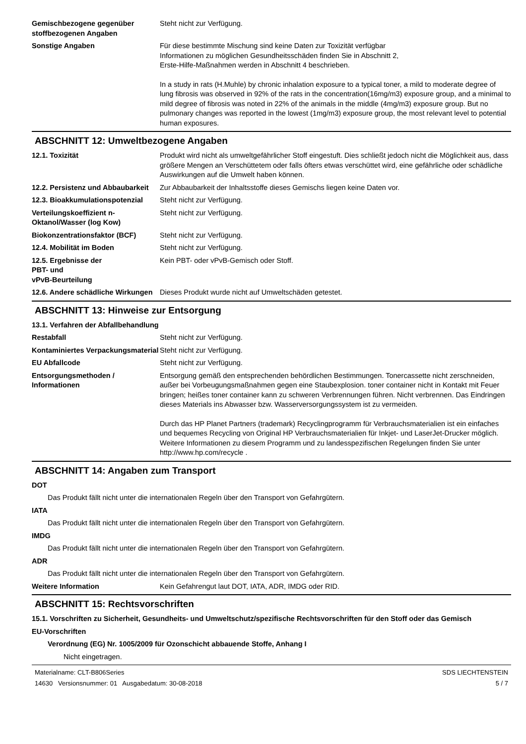Gemischbezogene gegenüber stoffbezogenen Angaben
Steht nicht zur Verfügung.
Sonstige Angaben Für diese bestimmte Mischung sind keine Daten zur Toxizität verfügbar
Informationen zu möglichen Gesundheitsschäden finden Sie in Abschnitt 2,
Erste-Hilfe-Maßnahmen werden in Abschnitt 4 beschrieben.
In a study in rats (H.Muhle) by chronic inhalation exposure to a typical toner, a mild to moderate degree of lung fibrosis was observed in 92% of the rats in the concentration(16mg/m3) exposure group, and a minimal to mild degree of fibrosis was noted in 22% of the animals in the middle (4mg/m3) exposure group. But no pulmonary changes was reported in the lowest (1mg/m3) exposure group, the most relevant level to potential human exposures.
ABSCHNITT 12: Umweltbezogene Angaben
12.1. Toxizität Produkt wird nicht als umweltgefährlicher Stoff eingestuft. Dies schließt jedoch nicht die Möglichkeit aus, dass größere Mengen an Verschüttetem oder falls öfters etwas verschüttet wird, eine gefährliche oder schädliche Auswirkungen auf die Umwelt haben können.
12.2. Persistenz und Abbaubarkeit
Zur Abbaubarkeit der Inhaltsstoffe dieses Gemischs liegen keine Daten vor.
12.3. Bioakkumulationspotenzial
Steht nicht zur Verfügung.
Verteilungskoeffizient n-Oktanol/Wasser (log Kow)
Steht nicht zur Verfügung.
Biokonzentrationsfaktor (BCF) Steht nicht zur Verfügung.
12.4. Mobilität im Boden Steht nicht zur Verfügung.
12.5. Ergebnisse der
PBT- und
vPvB-Beurteilung
Kein PBT- oder vPvB-Gemisch oder Stoff.
12.6. Andere schädliche Wirkungen
Dieses Produkt wurde nicht auf Umweltschäden getestet.
ABSCHNITT 13: Hinweise zur Entsorgung
13.1. Verfahren der Abfallbehandlung
Restabfall Steht nicht zur Verfügung.
Kontaminiertes Verpackungsmaterial
Steht nicht zur Verfügung.
EU Abfallcode Steht nicht zur Verfügung.
Entsorgungsmethoden / Informationen
Entsorgung gemäß den entsprechenden behördlichen Bestimmungen. Tonercassette nicht zerschneiden, außer bei Vorbeugungsmaßnahmen gegen eine Staubexplosion. toner container nicht in Kontakt mit Feuer bringen; heißes toner container kann zu schweren Verbrennungen führen. Nicht verbrennen. Das Eindringen dieses Materials ins Abwasser bzw. Wasserversorgungssystem ist zu vermeiden.
Durch das HP Planet Partners (trademark) Recyclingprogramm für Verbrauchsmaterialien ist ein einfaches und bequemes Recycling von Original HP Verbrauchsmaterialien für Inkjet- und LaserJet-Drucker möglich. Weitere Informationen zu diesem Programm und zu landesspezifischen Regelungen finden Sie unter http://www.hp.com/recycle .
ABSCHNITT 14: Angaben zum Transport
DOT
Das Produkt fällt nicht unter die internationalen Regeln über den Transport von Gefahrgütern.
IATA
Das Produkt fällt nicht unter die internationalen Regeln über den Transport von Gefahrgütern.
IMDG
Das Produkt fällt nicht unter die internationalen Regeln über den Transport von Gefahrgütern.
ADR
Das Produkt fällt nicht unter die internationalen Regeln über den Transport von Gefahrgütern.
Weitere Information Kein Gefahrengut laut DOT, IATA, ADR, IMDG oder RID.
ABSCHNITT 15: Rechtsvorschriften
15.1. Vorschriften zu Sicherheit, Gesundheits- und Umweltschutz/spezifische Rechtsvorschriften für den Stoff oder das Gemisch
EU-Vorschriften
Verordnung (EG) Nr. 1005/2009 für Ozonschicht abbauende Stoffe, Anhang I
Nicht eingetragen.
Materialname: CLT-B806Series
14630 Versionsnummer: 01 Ausgabedatum: 30-08-2018
SDS LIECHTENSTEIN
5 / 7